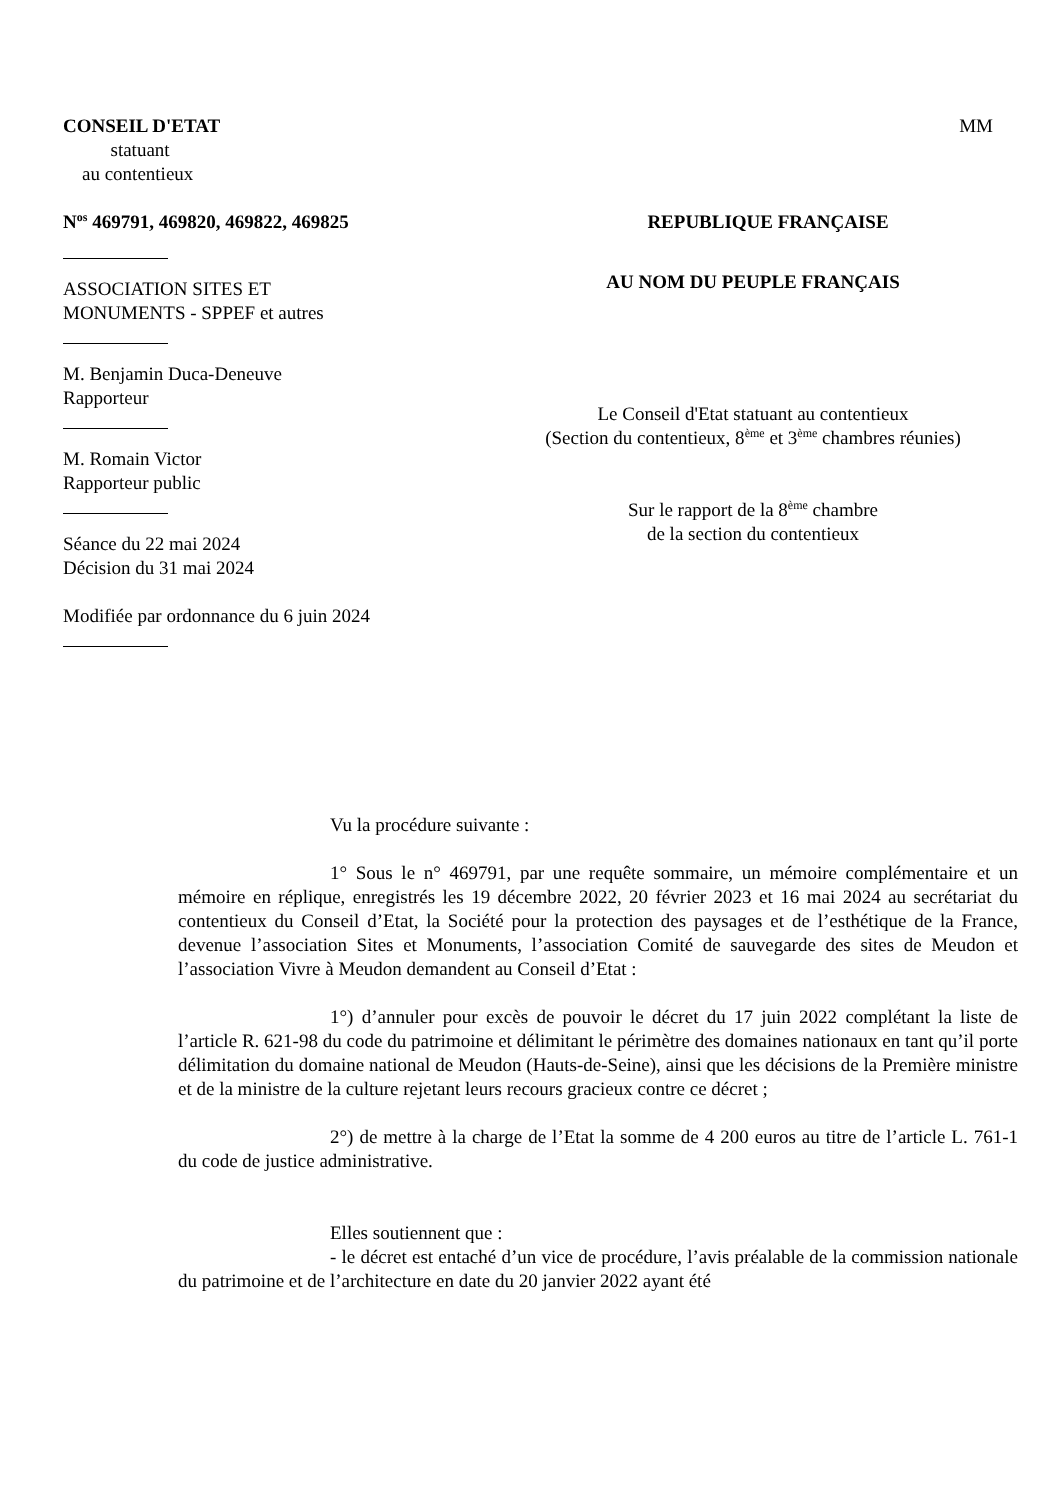CONSEIL D'ETAT
statuant
au contentieux
MM
N<sup>os</sup> 469791, 469820, 469822, 469825
REPUBLIQUE FRANÇAISE
ASSOCIATION SITES ET
MONUMENTS - SPPEF et autres
M. Benjamin Duca-Deneuve
Rapporteur
M. Romain Victor
Rapporteur public
Séance du 22 mai 2024
Décision du 31 mai 2024
Modifiée par ordonnance du 6 juin 2024
AU NOM DU PEUPLE FRANÇAIS
Le Conseil d'Etat statuant au contentieux
(Section du contentieux, 8<sup>ème</sup> et 3<sup>ème</sup> chambres réunies)
Sur le rapport de la 8<sup>ème</sup> chambre
de la section du contentieux
Vu la procédure suivante :
1° Sous le n° 469791, par une requête sommaire, un mémoire complémentaire et un mémoire en réplique, enregistrés les 19 décembre 2022, 20 février 2023 et 16 mai 2024 au secrétariat du contentieux du Conseil d’Etat, la Société pour la protection des paysages et de l’esthétique de la France, devenue l’association Sites et Monuments, l’association Comité de sauvegarde des sites de Meudon et l’association Vivre à Meudon demandent au Conseil d’Etat :
1°) d’annuler pour excès de pouvoir le décret du 17 juin 2022 complétant la liste de l’article R. 621-98 du code du patrimoine et délimitant le périmètre des domaines nationaux en tant qu’il porte délimitation du domaine national de Meudon (Hauts-de-Seine), ainsi que les décisions de la Première ministre et de la ministre de la culture rejetant leurs recours gracieux contre ce décret ;
2°) de mettre à la charge de l’Etat la somme de 4 200 euros au titre de l’article L. 761-1 du code de justice administrative.
Elles soutiennent que :
- le décret est entaché d’un vice de procédure, l’avis préalable de la commission nationale du patrimoine et de l’architecture en date du 20 janvier 2022 ayant été